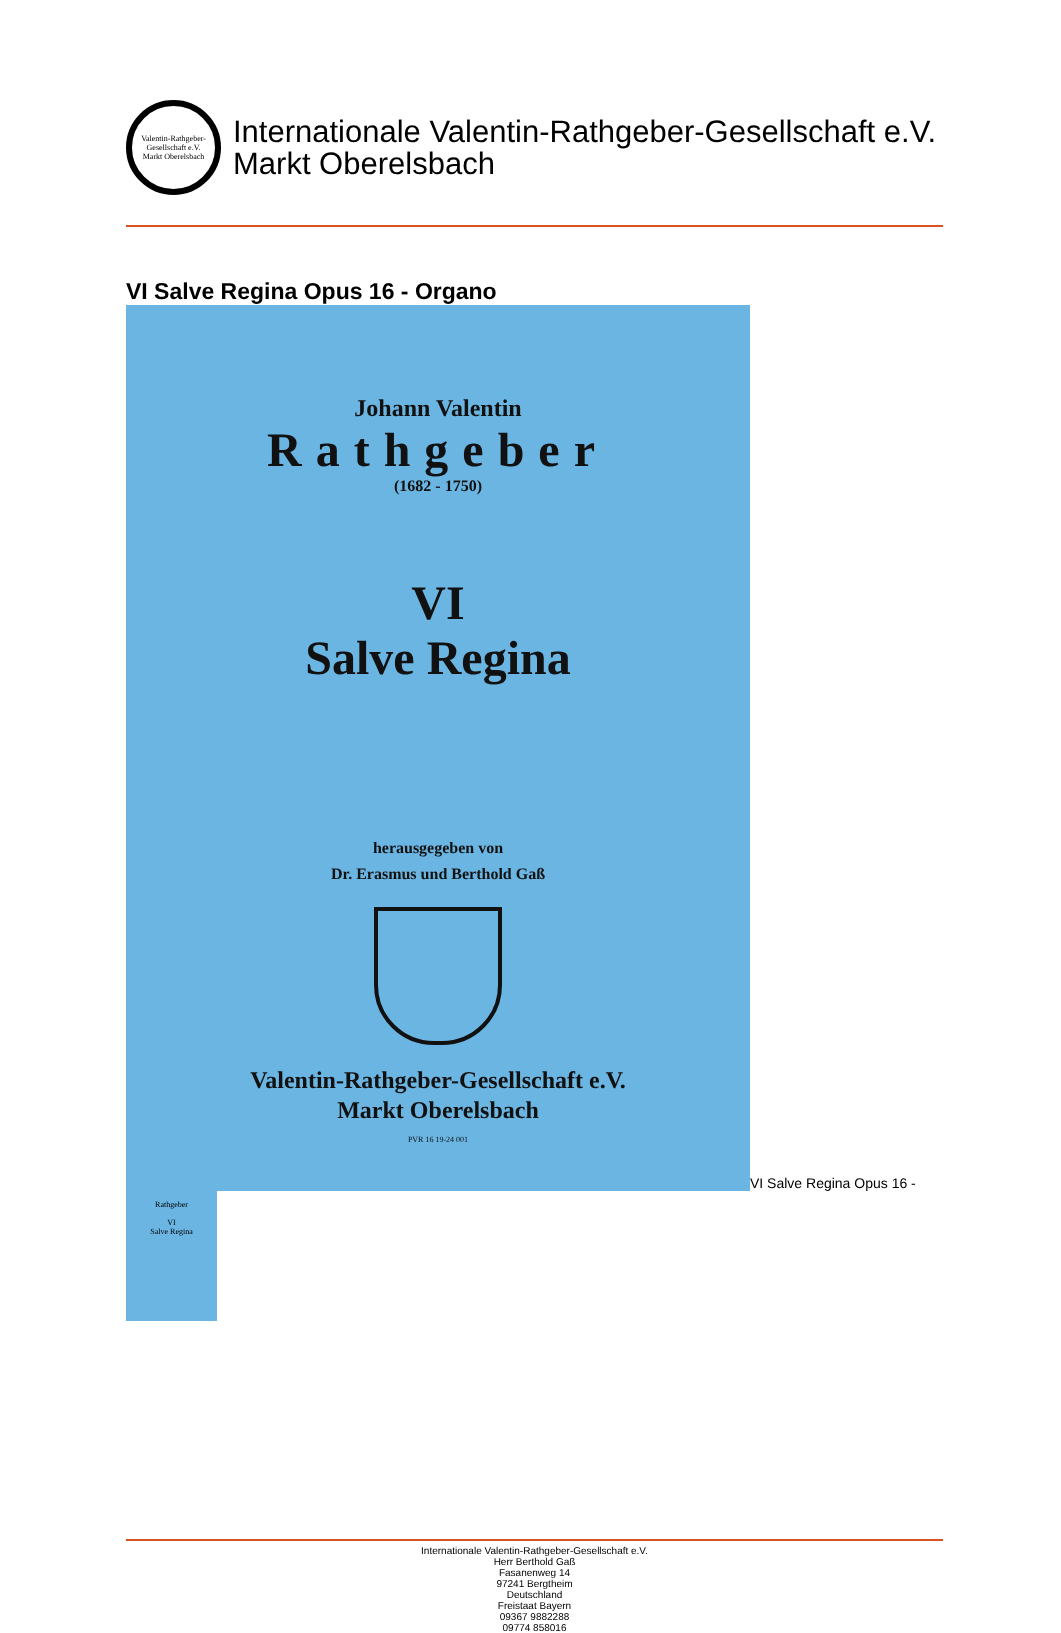Valentin-Rathgeber-Gesellschaft e.V.
Markt Oberelsbach
Internationale Valentin-Rathgeber-Gesellschaft e.V.
Markt Oberelsbach
VI Salve Regina Opus 16 - Organo
Johann Valentin
Rathgeber
(1682 - 1750)
VI
Salve Regina
herausgegeben von
Dr. Erasmus und Berthold Gaß
Valentin-Rathgeber-Gesellschaft e.V.
Markt Oberelsbach
PVR 16 19-24 001
VI Salve Regina Opus 16 -
Rathgeber
VI
Salve Regina
Internationale Valentin-Rathgeber-Gesellschaft e.V.
Herr Berthold Gaß
Fasanenweg 14
97241 Bergtheim
Deutschland
Freistaat Bayern
09367 9882288
09774 858016